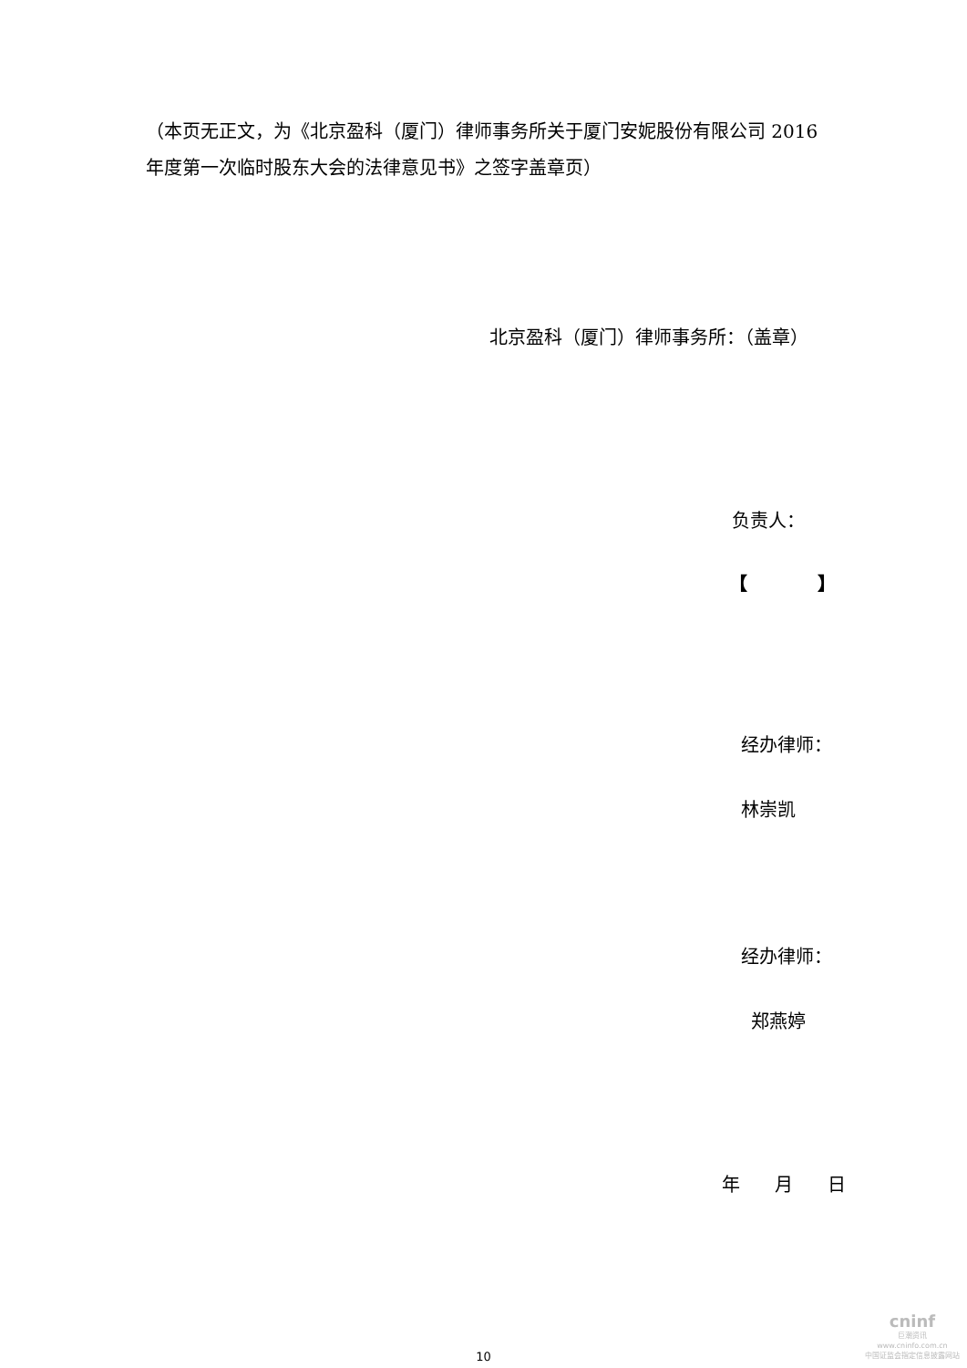（本页无正文，为《北京盈科（厦门）律师事务所关于厦门安妮股份有限公司 2016 年度第一次临时股东大会的法律意见书》之签字盖章页）
北京盈科（厦门）律师事务所：（盖章）
负责人：
【 】
经办律师：
林崇凯
经办律师：
郑燕婷
年 月 日
10
cninf
巨潮资讯
www.cninfo.com.cn
中国证监会指定信息披露网站